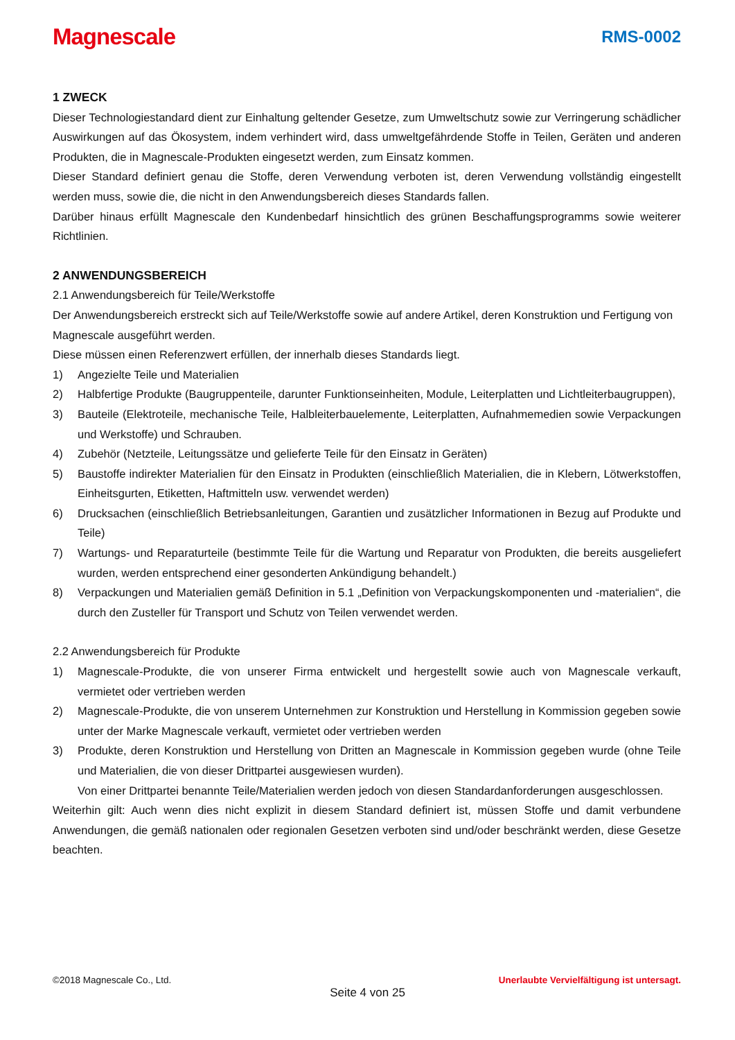Magnescale
RMS-0002
1 ZWECK
Dieser Technologiestandard dient zur Einhaltung geltender Gesetze, zum Umweltschutz sowie zur Verringerung schädlicher Auswirkungen auf das Ökosystem, indem verhindert wird, dass umweltgefährdende Stoffe in Teilen, Geräten und anderen Produkten, die in Magnescale-Produkten eingesetzt werden, zum Einsatz kommen.
Dieser Standard definiert genau die Stoffe, deren Verwendung verboten ist, deren Verwendung vollständig eingestellt werden muss, sowie die, die nicht in den Anwendungsbereich dieses Standards fallen.
Darüber hinaus erfüllt Magnescale den Kundenbedarf hinsichtlich des grünen Beschaffungsprogramms sowie weiterer Richtlinien.
2 ANWENDUNGSBEREICH
2.1 Anwendungsbereich für Teile/Werkstoffe
Der Anwendungsbereich erstreckt sich auf Teile/Werkstoffe sowie auf andere Artikel, deren Konstruktion und Fertigung von Magnescale ausgeführt werden.
Diese müssen einen Referenzwert erfüllen, der innerhalb dieses Standards liegt.
1) Angezielte Teile und Materialien
2) Halbfertige Produkte (Baugruppenteile, darunter Funktionseinheiten, Module, Leiterplatten und Lichtleiterbaugruppen),
3) Bauteile (Elektroteile, mechanische Teile, Halbleiterbauelemente, Leiterplatten, Aufnahmemedien sowie Verpackungen und Werkstoffe) und Schrauben.
4) Zubehör (Netzteile, Leitungssätze und gelieferte Teile für den Einsatz in Geräten)
5) Baustoffe indirekter Materialien für den Einsatz in Produkten (einschließlich Materialien, die in Klebern, Lötwerkstoffen, Einheitsgurten, Etiketten, Haftmitteln usw. verwendet werden)
6) Drucksachen (einschließlich Betriebsanleitungen, Garantien und zusätzlicher Informationen in Bezug auf Produkte und Teile)
7) Wartungs- und Reparaturteile (bestimmte Teile für die Wartung und Reparatur von Produkten, die bereits ausgeliefert wurden, werden entsprechend einer gesonderten Ankündigung behandelt.)
8) Verpackungen und Materialien gemäß Definition in 5.1 „Definition von Verpackungskomponenten und -materialien“, die durch den Zusteller für Transport und Schutz von Teilen verwendet werden.
2.2 Anwendungsbereich für Produkte
1) Magnescale-Produkte, die von unserer Firma entwickelt und hergestellt sowie auch von Magnescale verkauft, vermietet oder vertrieben werden
2) Magnescale-Produkte, die von unserem Unternehmen zur Konstruktion und Herstellung in Kommission gegeben sowie unter der Marke Magnescale verkauft, vermietet oder vertrieben werden
3) Produkte, deren Konstruktion und Herstellung von Dritten an Magnescale in Kommission gegeben wurde (ohne Teile und Materialien, die von dieser Drittpartei ausgewiesen wurden).
Von einer Drittpartei benannte Teile/Materialien werden jedoch von diesen Standardanforderungen ausgeschlossen.
Weiterhin gilt: Auch wenn dies nicht explizit in diesem Standard definiert ist, müssen Stoffe und damit verbundene Anwendungen, die gemäß nationalen oder regionalen Gesetzen verboten sind und/oder beschränkt werden, diese Gesetze beachten.
©2018 Magnescale Co., Ltd. Unerlaubte Vervielfältigung ist untersagt.
Seite 4 von 25